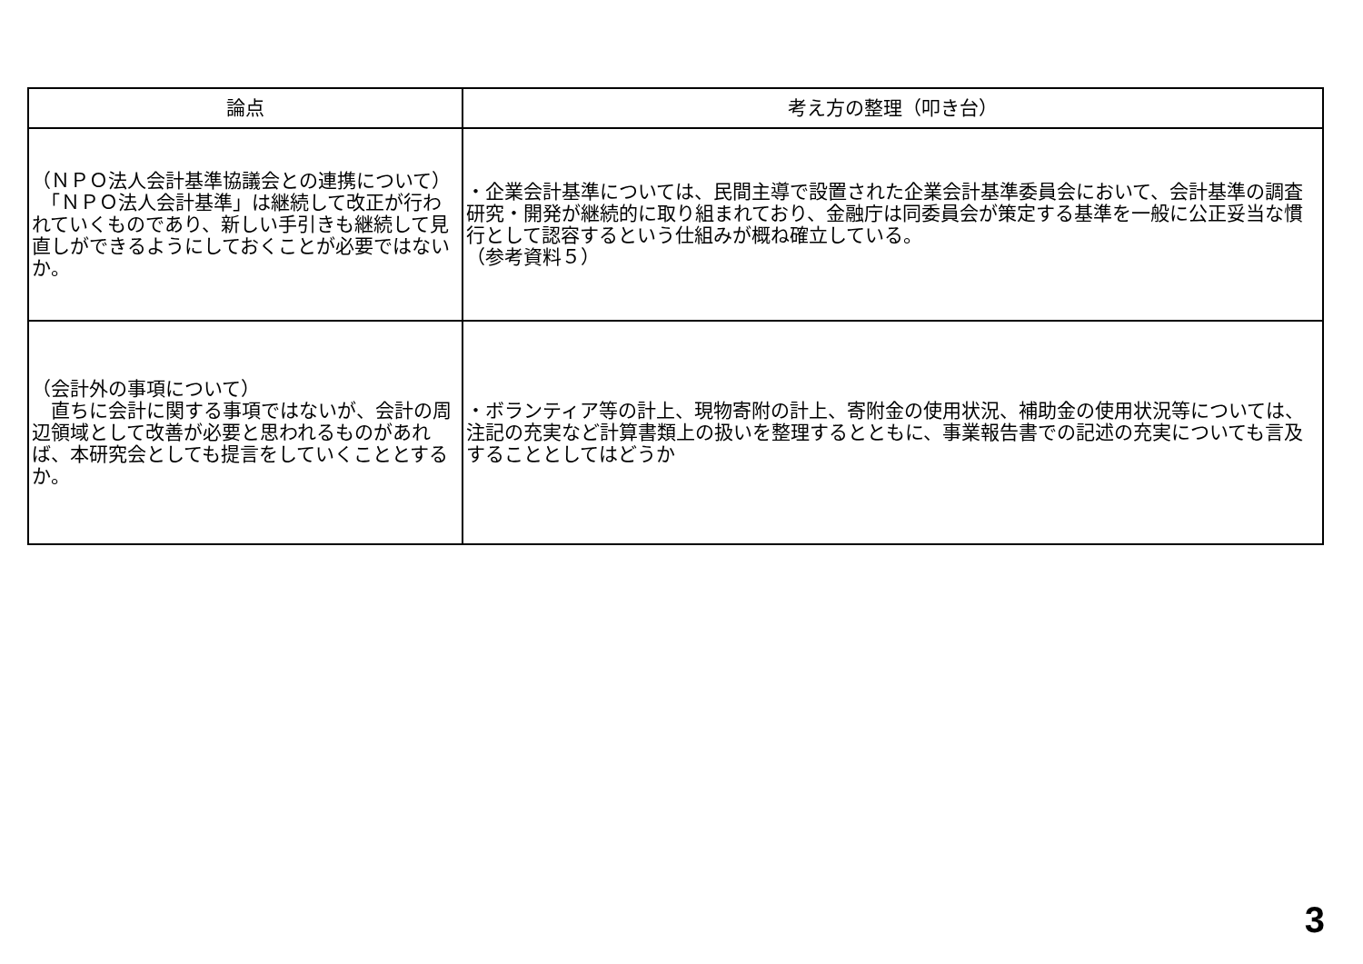| 論点 | 考え方の整理（叩き台） |
| --- | --- |
| （ＮＰＯ法人会計基準協議会との連携について） 「ＮＰＯ法人会計基準」は継続して改正が行われていくものであり、新しい手引きも継続して見直しができるようにしておくことが必要ではないか。 | ・企業会計基準については、民間主導で設置された企業会計基準委員会において、会計基準の調査研究・開発が継続的に取り組まれており、金融庁は同委員会が策定する基準を一般に公正妥当な慣行として認容するという仕組みが概ね確立している。 （参考資料５） |
| （会計外の事項について） 直ちに会計に関する事項ではないが、会計の周辺領域として改善が必要と思われるものがあれば、本研究会としても提言をしていくこととするか。 | ・ボランティア等の計上、現物寄附の計上、寄附金の使用状況、補助金の使用状況等については、注記の充実など計算書類上の扱いを整理するとともに、事業報告書での記述の充実についても言及することとしてはどうか |
3